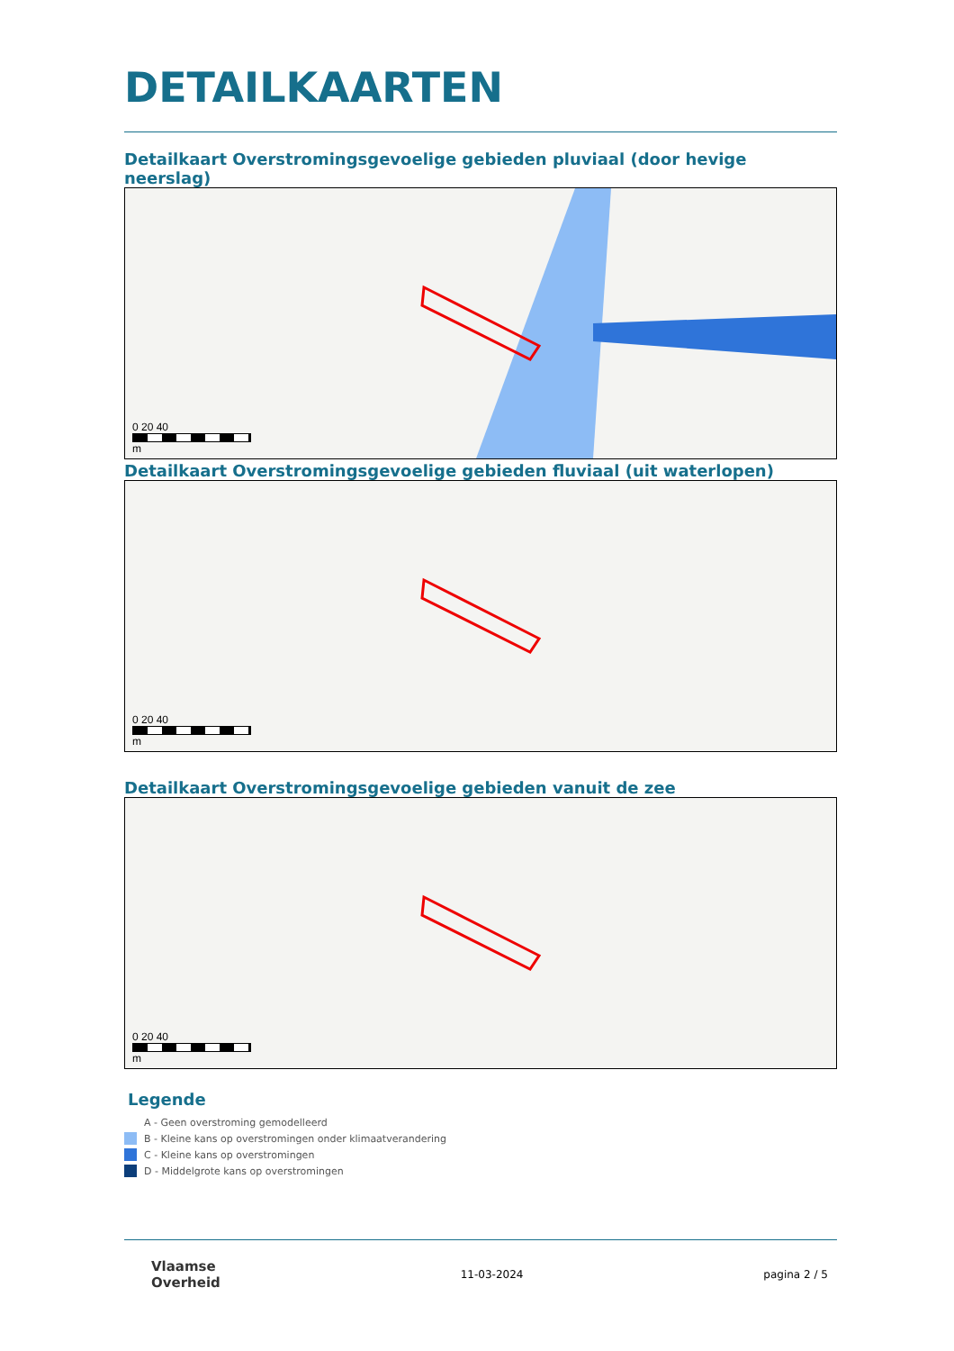DETAILKAARTEN
Detailkaart Overstromingsgevoelige gebieden pluviaal (door hevige neerslag)
0 20 40
m
Detailkaart Overstromingsgevoelige gebieden fluviaal (uit waterlopen)
0 20 40
m
Detailkaart Overstromingsgevoelige gebieden vanuit de zee
0 20 40
m
Legende
A - Geen overstroming gemodelleerd
B - Kleine kans op overstromingen onder klimaatverandering
C - Kleine kans op overstromingen
D - Middelgrote kans op overstromingen
Vlaamse
Overheid 11-03-2024 pagina 2 / 5